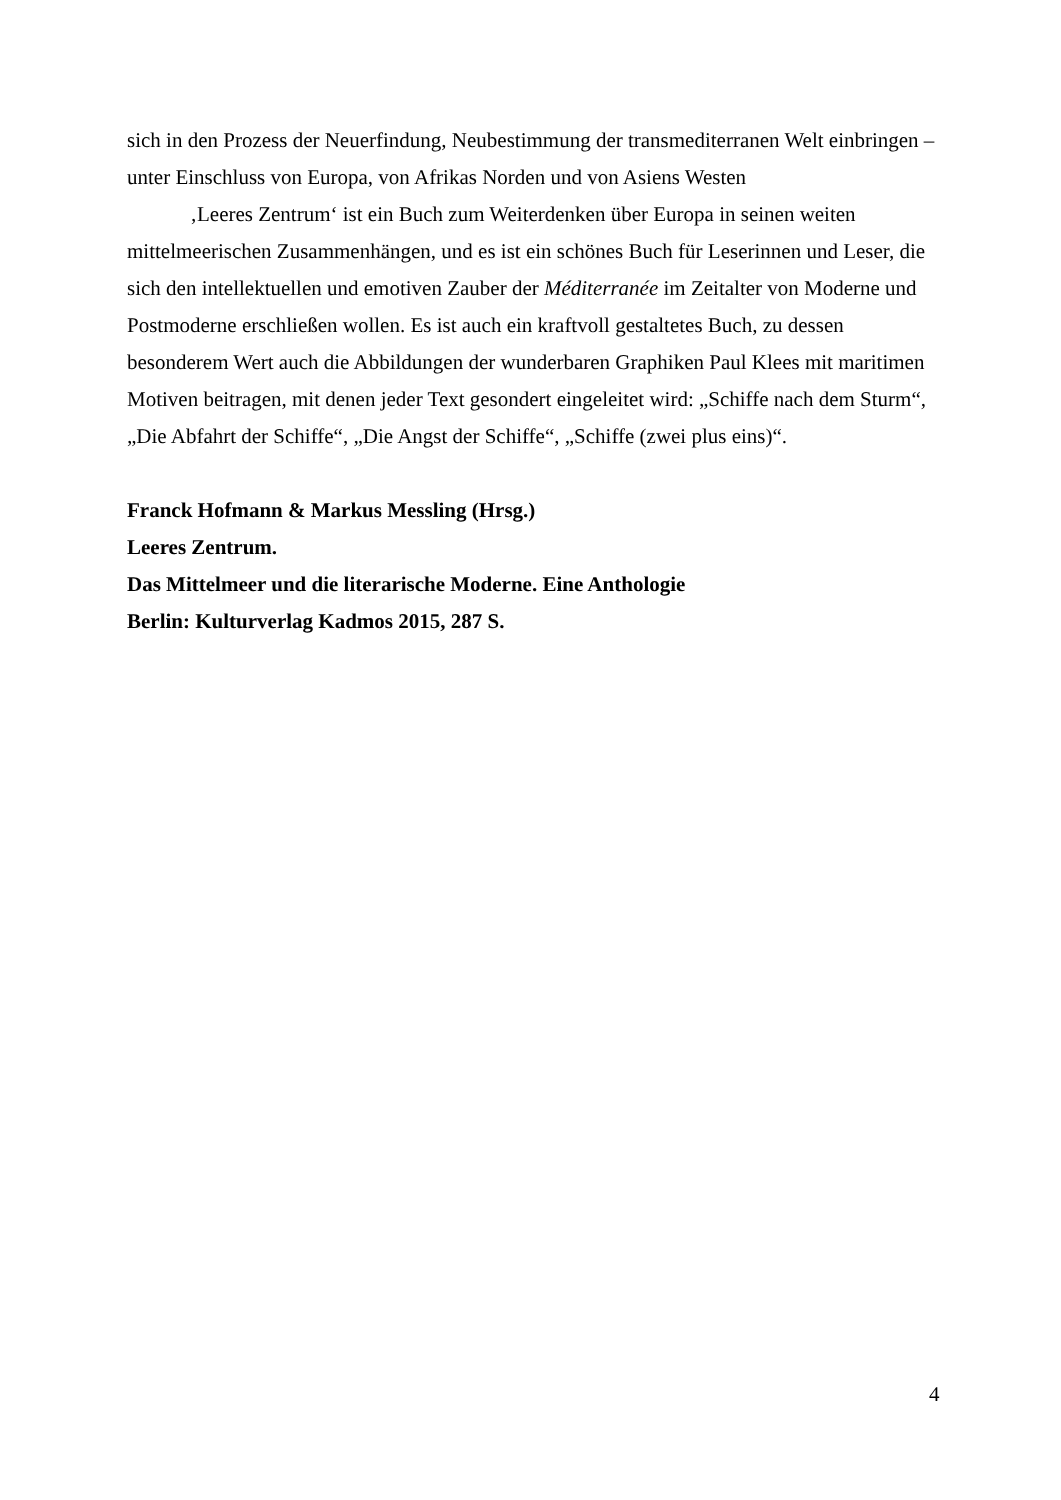sich in den Prozess der Neuerfindung, Neubestimmung der transmediterranen Welt einbringen – unter Einschluss von Europa, von Afrikas Norden und von Asiens Westen
‚Leeres Zentrum‘ ist ein Buch zum Weiterdenken über Europa in seinen weiten mittelmeerischen Zusammenhängen, und es ist ein schönes Buch für Leserinnen und Leser, die sich den intellektuellen und emotiven Zauber der Méditerranée im Zeitalter von Moderne und Postmoderne erschließen wollen. Es ist auch ein kraftvoll gestaltetes Buch, zu dessen besonderem Wert auch die Abbildungen der wunderbaren Graphiken Paul Klees mit maritimen Motiven beitragen, mit denen jeder Text gesondert eingeleitet wird: „Schiffe nach dem Sturm“, „Die Abfahrt der Schiffe“, „Die Angst der Schiffe“, „Schiffe (zwei plus eins)“.
Franck Hofmann & Markus Messling (Hrsg.)
Leeres Zentrum.
Das Mittelmeer und die literarische Moderne. Eine Anthologie
Berlin: Kulturverlag Kadmos 2015, 287 S.
4